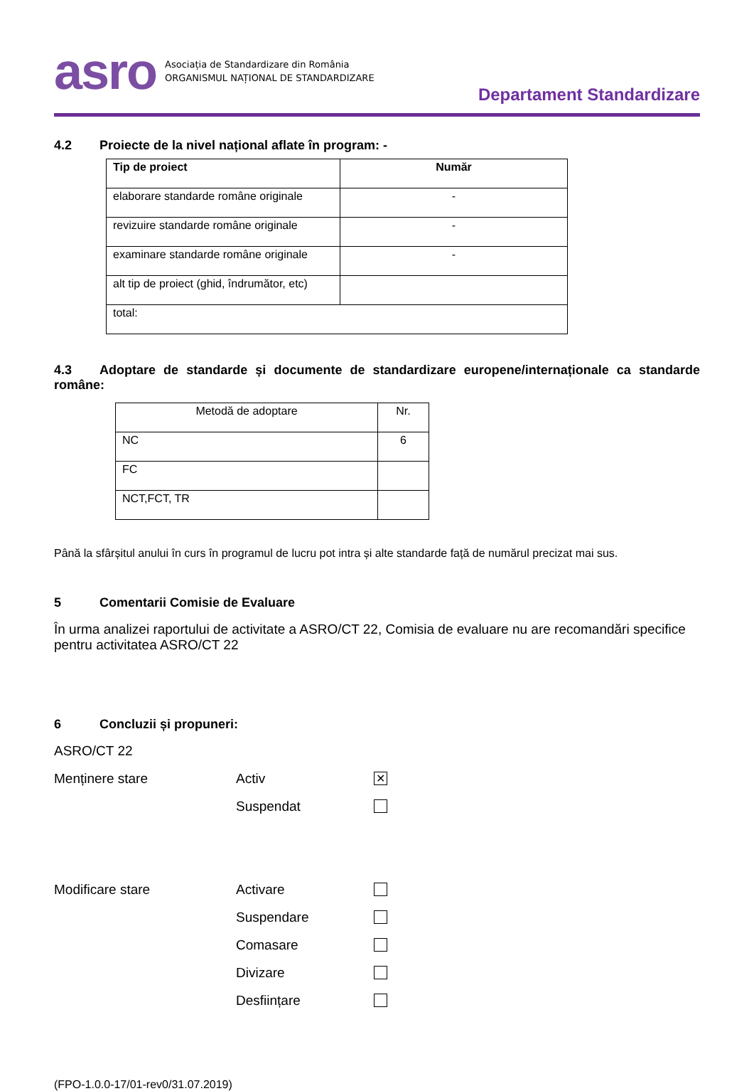asro
Asociația de Standardizare din România
ORGANISMUL NAȚIONAL DE STANDARDIZARE
Departament Standardizare
4.2 Proiecte de la nivel național aflate în program: -
| Tip de proiect | Număr |
| --- | --- |
| elaborare standarde române originale | - |
| revizuire standarde române originale | - |
| examinare standarde române originale | - |
| alt tip de proiect (ghid, îndrumător, etc) | |
| total: | |
4.3 Adoptare de standarde și documente de standardizare europene/internaționale ca standarde române:
| Metodă de adoptare | Nr. |
| NC | 6 |
| FC | |
| NCT,FCT, TR | |
Până la sfârșitul anului în curs în programul de lucru pot intra și alte standarde față de numărul precizat mai sus.
5 Comentarii Comisie de Evaluare
În urma analizei raportului de activitate a ASRO/CT 22, Comisia de evaluare nu are recomandări specifice pentru activitatea ASRO/CT 22
6 Concluzii și propuneri:
ASRO/CT 22
Menținere stare Activ
✕
Suspendat
Modificare stare Activare
Suspendare
Comasare
Divizare
Desființare
(FPO-1.0.0-17/01-rev0/31.07.2019)